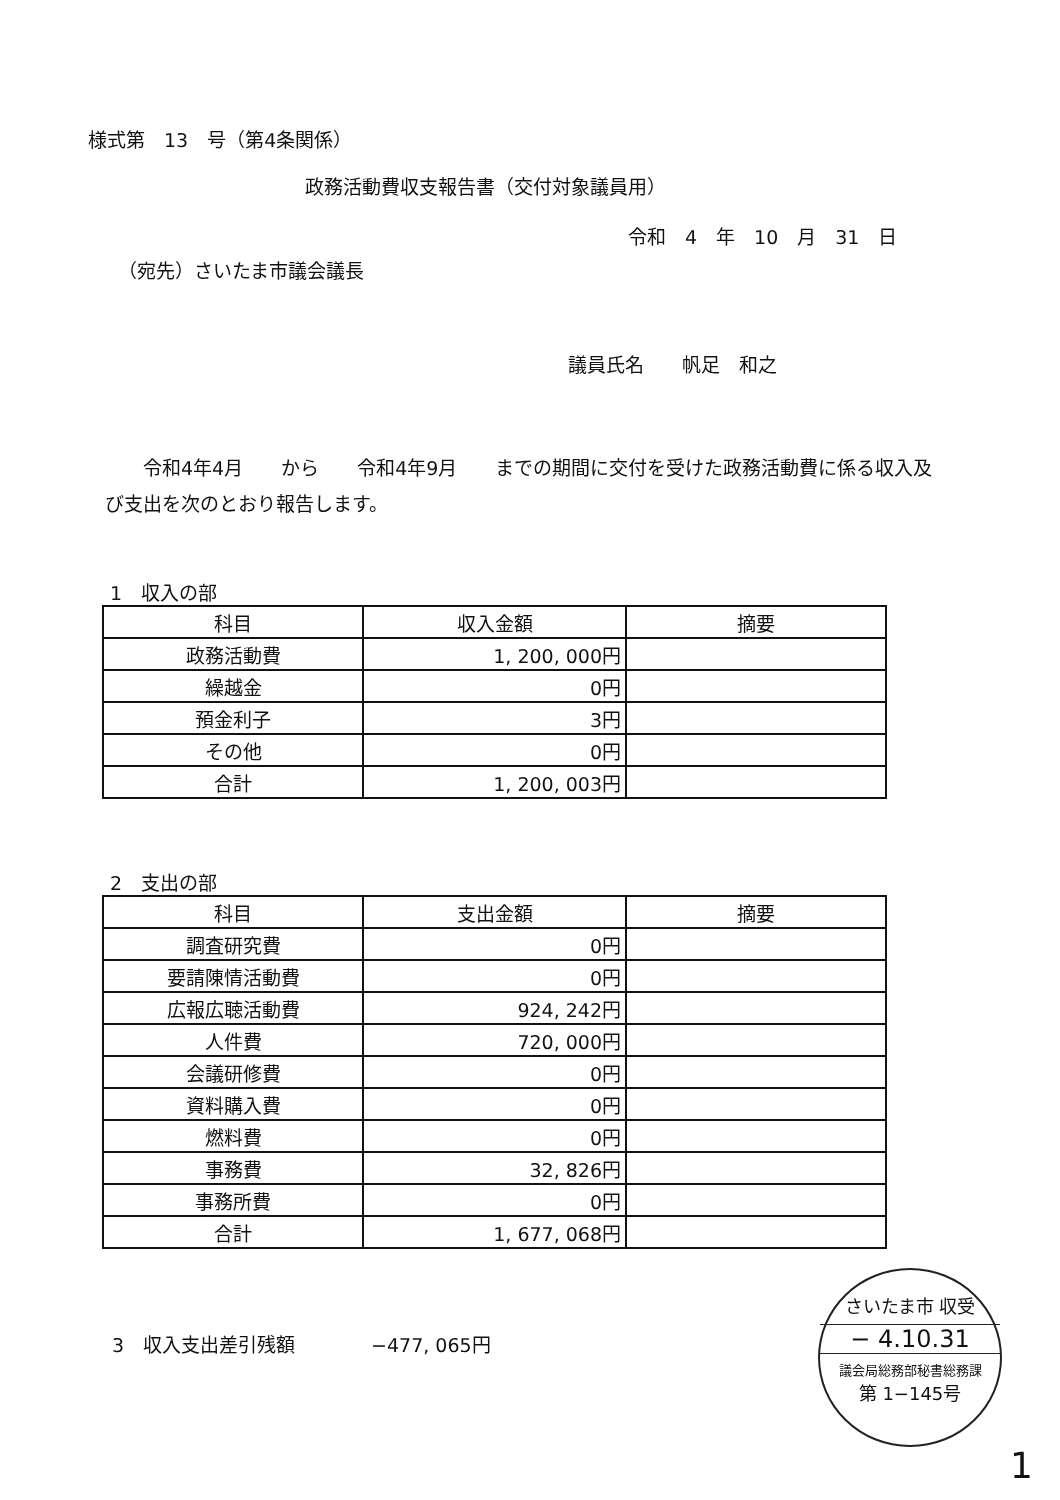様式第　13　号（第4条関係）
政務活動費収支報告書（交付対象議員用）
令和　4　年　10　月　31　日
（宛先）さいたま市議会議長
議員氏名　　帆足　和之
　　令和4年4月　　から　　令和4年9月　　までの期間に交付を受けた政務活動費に係る収入及び支出を次のとおり報告します。
1　収入の部
| 科目 | 収入金額 | 摘要 |
| --- | --- | --- |
| 政務活動費 | 1, 200, 000円 | |
| 繰越金 | 0円 | |
| 預金利子 | 3円 | |
| その他 | 0円 | |
| 合計 | 1, 200, 003円 | |
2　支出の部
| 科目 | 支出金額 | 摘要 |
| --- | --- | --- |
| 調査研究費 | 0円 | |
| 要請陳情活動費 | 0円 | |
| 広報広聴活動費 | 924, 242円 | |
| 人件費 | 720, 000円 | |
| 会議研修費 | 0円 | |
| 資料購入費 | 0円 | |
| 燃料費 | 0円 | |
| 事務費 | 32, 826円 | |
| 事務所費 | 0円 | |
| 合計 | 1, 677, 068円 | |
3　収入支出差引残額　　　　−477, 065円
さいたま市 収受
− 4.10.31
議会局総務部秘書総務課
第 1−145号
1